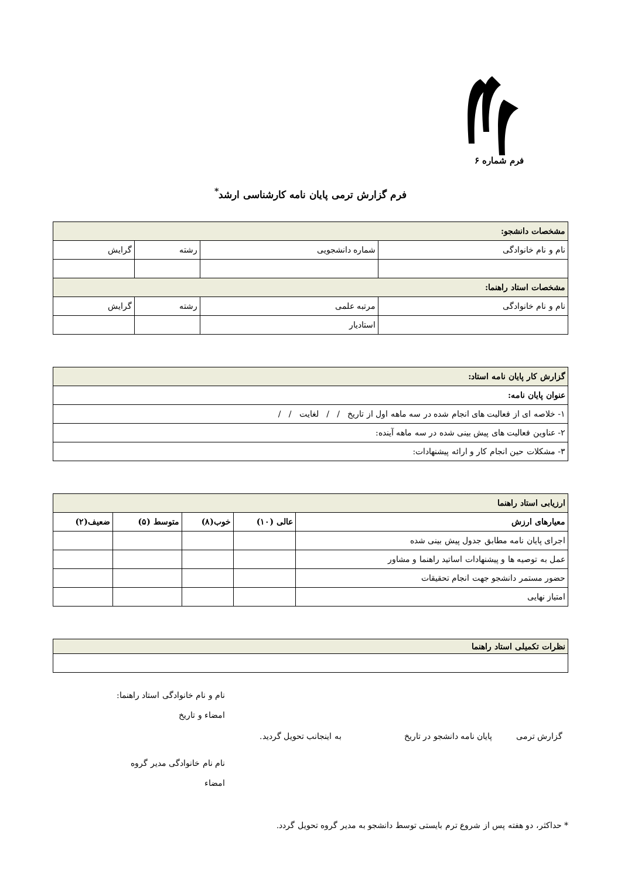فرم شماره ۶
فرم گزارش ترمی پایان نامه کارشناسی ارشد<sup>*</sup>
| مشخصات دانشجو: | | | |
| نام و نام خانوادگی | شماره دانشجویی | رشته | گرایش |
| مشخصات استاد راهنما: | | | |
| نام و نام خانوادگی | مرتبه علمی | رشته | گرایش |
| | استادیار | | |
| گزارش کار پایان نامه استاد: |
| عنوان پایان نامه: |
| ۱- خلاصه ای از فعالیت های انجام شده در سه ماهه اول از تاریخ / / لغایت / / |
| ۲- عناوین فعالیت های پیش بینی شده در سه ماهه آینده: |
| ۳- مشکلات حین انجام کار و ارائه پیشنهادات: |
| ارزیابی استاد راهنما | | | | |
| معیارهای ارزش | عالی (۱۰) | خوب(۸) | متوسط (۵) | ضعیف(۲) |
| اجرای پایان نامه مطابق جدول پیش بینی شده | | | | |
| عمل به توصیه ها و پیشنهادات اساتید راهنما و مشاور | | | | |
| حضور مستمر دانشجو جهت انجام تحقیقات | | | | |
| امتیاز نهایی | | | | |
| نظرات تکمیلی استاد راهنما |
نام و نام خانوادگی استاد راهنما:
امضاء و تاریخ
گزارش ترمی پایان نامه دانشجو در تاریخ به اینجانب تحویل گردید.
نام نام خانوادگی مدیر گروه
امضاء
* حداکثر، دو هفته پس از شروع ترم بایستی توسط دانشجو به مدیر گروه تحویل گردد.